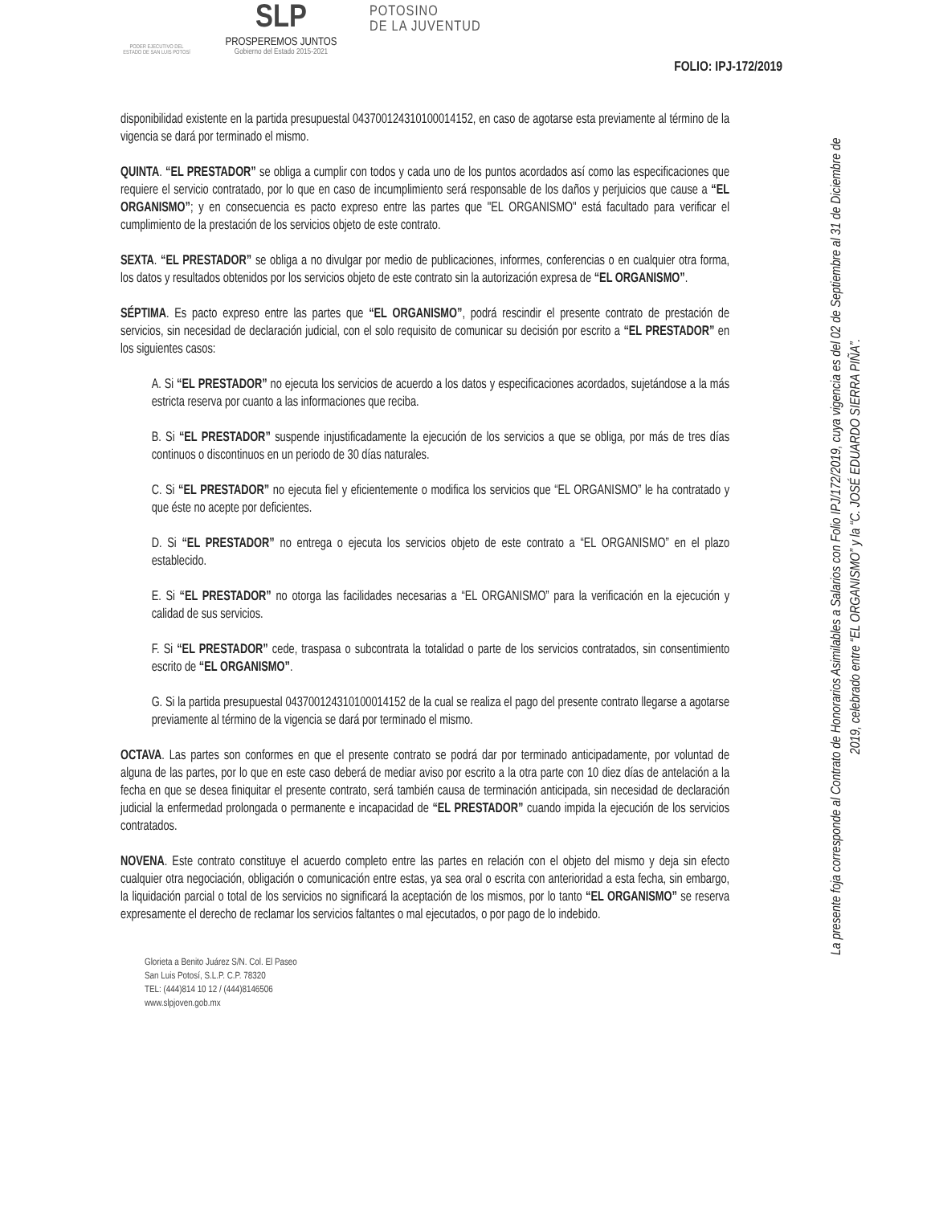PODER EJECUTIVO DEL ESTADO DE SAN LUIS POTOSÍ
SLP
PROSPEREMOS JUNTOS
Gobierno del Estado 2015-2021
POTOSINO
DE LA JUVENTUD
FOLIO: IPJ-172/2019
disponibilidad existente en la partida presupuestal 04370012431010001415­2, en caso de agotarse esta previamente al término de la vigencia se dará por terminado el mismo.
QUINTA. “EL PRESTADOR” se obliga a cumplir con todos y cada uno de los puntos acordados así como las especificaciones que requiere el servicio contratado, por lo que en caso de incumplimiento será responsable de los daños y perjuicios que cause a “EL ORGANISMO”; y en consecuencia es pacto expreso entre las partes que "EL ORGANISMO" está facultado para verificar el cumplimiento de la prestación de los servicios objeto de este contrato.
SEXTA. “EL PRESTADOR” se obliga a no divulgar por medio de publicaciones, informes, conferencias o en cualquier otra forma, los datos y resultados obtenidos por los servicios objeto de este contrato sin la autorización expresa de “EL ORGANISMO”.
SÉPTIMA. Es pacto expreso entre las partes que “EL ORGANISMO”, podrá rescindir el presente contrato de prestación de servicios, sin necesidad de declaración judicial, con el solo requisito de comunicar su decisión por escrito a “EL PRESTADOR” en los siguientes casos:
A. Si “EL PRESTADOR” no ejecuta los servicios de acuerdo a los datos y especificaciones acordados, sujetándose a la más estricta reserva por cuanto a las informaciones que reciba.
B. Si “EL PRESTADOR” suspende injustificadamente la ejecución de los servicios a que se obliga, por más de tres días continuos o discontinuos en un periodo de 30 días naturales.
C. Si “EL PRESTADOR” no ejecuta fiel y eficientemente o modifica los servicios que “EL ORGANISMO” le ha contratado y que éste no acepte por deficientes.
D. Si “EL PRESTADOR” no entrega o ejecuta los servicios objeto de este contrato a “EL ORGANISMO” en el plazo establecido.
E. Si “EL PRESTADOR” no otorga las facilidades necesarias a “EL ORGANISMO” para la verificación en la ejecución y calidad de sus servicios.
F. Si “EL PRESTADOR” cede, traspasa o subcontrata la totalidad o parte de los servicios contratados, sin consentimiento escrito de “EL ORGANISMO”.
G. Si la partida presupuestal 043700124310100014152 de la cual se realiza el pago del presente contrato llegarse a agotarse previamente al término de la vigencia se dará por terminado el mismo.
OCTAVA. Las partes son conformes en que el presente contrato se podrá dar por terminado anticipadamente, por voluntad de alguna de las partes, por lo que en este caso deberá de mediar aviso por escrito a la otra parte con 10 diez días de antelación a la fecha en que se desea finiquitar el presente contrato, será también causa de terminación anticipada, sin necesidad de declaración judicial la enfermedad prolongada o permanente e incapacidad de “EL PRESTADOR” cuando impida la ejecución de los servicios contratados.
NOVENA. Este contrato constituye el acuerdo completo entre las partes en relación con el objeto del mismo y deja sin efecto cualquier otra negociación, obligación o comunicación entre estas, ya sea oral o escrita con anterioridad a esta fecha, sin embargo, la liquidación parcial o total de los servicios no significará la aceptación de los mismos, por lo tanto “EL ORGANISMO” se reserva expresamente el derecho de reclamar los servicios faltantes o mal ejecutados, o por pago de lo indebido.
Glorieta a Benito Juárez S/N. Col. El Paseo
San Luis Potosí, S.L.P. C.P. 78320
TEL: (444)814 10 12 / (444)8146506
www.slpjoven.gob.mx
La presente foja corresponde al Contrato de Honorarios Asimilables a Salarios con Folio IPJ/172/2019, cuya vigencia es del 02 de Septiembre al 31 de Diciembre de 2019, celebrado entre “EL ORGANISMO” y la “C. JOSÉ EDUARDO SIERRA PIÑA”.